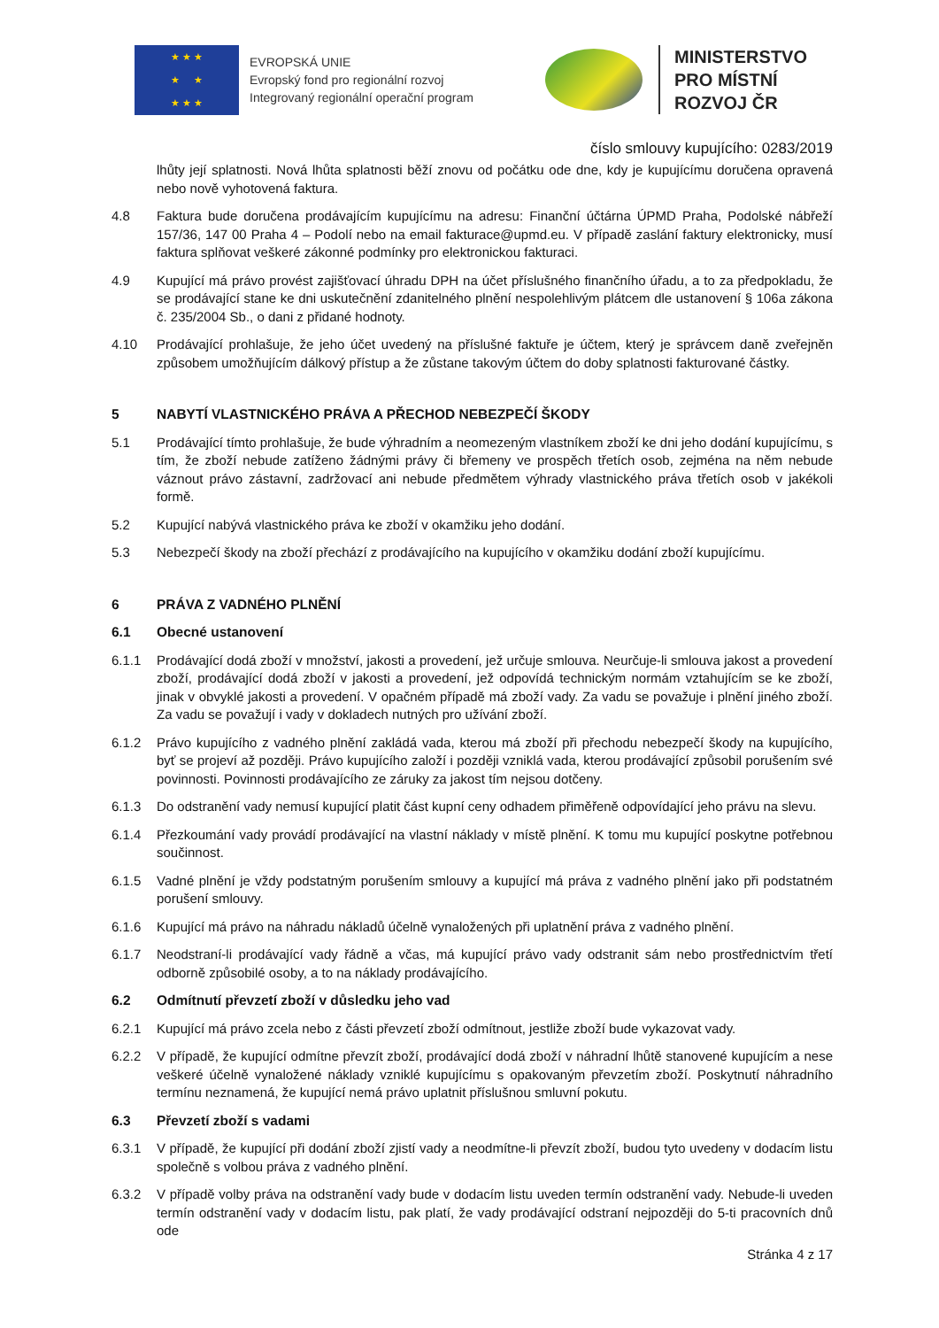★ ★ ★
★ ★
★ ★ ★
EVROPSKÁ UNIE
Evropský fond pro regionální rozvoj
Integrovaný regionální operační program
MINISTERSTVO
PRO MÍSTNÍ
ROZVOJ ČR
číslo smlouvy kupujícího: 0283/2019
lhůty její splatnosti. Nová lhůta splatnosti běží znovu od počátku ode dne, kdy je kupujícímu doručena opravená nebo nově vyhotovená faktura.
4.8 Faktura bude doručena prodávajícím kupujícímu na adresu: Finanční účtárna ÚPMD Praha, Podolské nábřeží 157/36, 147 00 Praha 4 – Podolí nebo na email fakturace@upmd.eu. V případě zaslání faktury elektronicky, musí faktura splňovat veškeré zákonné podmínky pro elektronickou fakturaci.
4.9 Kupující má právo provést zajišťovací úhradu DPH na účet příslušného finančního úřadu, a to za předpokladu, že se prodávající stane ke dni uskutečnění zdanitelného plnění nespolehlivým plátcem dle ustanovení § 106a zákona č. 235/2004 Sb., o dani z přidané hodnoty.
4.10 Prodávající prohlašuje, že jeho účet uvedený na příslušné faktuře je účtem, který je správcem daně zveřejněn způsobem umožňujícím dálkový přístup a že zůstane takovým účtem do doby splatnosti fakturované částky.
5 NABYTÍ VLASTNICKÉHO PRÁVA A PŘECHOD NEBEZPEČÍ ŠKODY
5.1 Prodávající tímto prohlašuje, že bude výhradním a neomezeným vlastníkem zboží ke dni jeho dodání kupujícímu, s tím, že zboží nebude zatíženo žádnými právy či břemeny ve prospěch třetích osob, zejména na něm nebude váznout právo zástavní, zadržovací ani nebude předmětem výhrady vlastnického práva třetích osob v jakékoli formě.
5.2 Kupující nabývá vlastnického práva ke zboží v okamžiku jeho dodání.
5.3 Nebezpečí škody na zboží přechází z prodávajícího na kupujícího v okamžiku dodání zboží kupujícímu.
6 PRÁVA Z VADNÉHO PLNĚNÍ
6.1 Obecné ustanovení
6.1.1 Prodávající dodá zboží v množství, jakosti a provedení, jež určuje smlouva. Neurčuje-li smlouva jakost a provedení zboží, prodávající dodá zboží v jakosti a provedení, jež odpovídá technickým normám vztahujícím se ke zboží, jinak v obvyklé jakosti a provedení. V opačném případě má zboží vady. Za vadu se považuje i plnění jiného zboží. Za vadu se považují i vady v dokladech nutných pro užívání zboží.
6.1.2 Právo kupujícího z vadného plnění zakládá vada, kterou má zboží při přechodu nebezpečí škody na kupujícího, byť se projeví až později. Právo kupujícího založí i později vzniklá vada, kterou prodávající způsobil porušením své povinnosti. Povinnosti prodávajícího ze záruky za jakost tím nejsou dotčeny.
6.1.3 Do odstranění vady nemusí kupující platit část kupní ceny odhadem přiměřeně odpovídající jeho právu na slevu.
6.1.4 Přezkoumání vady provádí prodávající na vlastní náklady v místě plnění. K tomu mu kupující poskytne potřebnou součinnost.
6.1.5 Vadné plnění je vždy podstatným porušením smlouvy a kupující má práva z vadného plnění jako při podstatném porušení smlouvy.
6.1.6 Kupující má právo na náhradu nákladů účelně vynaložených při uplatnění práva z vadného plnění.
6.1.7 Neodstraní-li prodávající vady řádně a včas, má kupující právo vady odstranit sám nebo prostřednictvím třetí odborně způsobilé osoby, a to na náklady prodávajícího.
6.2 Odmítnutí převzetí zboží v důsledku jeho vad
6.2.1 Kupující má právo zcela nebo z části převzetí zboží odmítnout, jestliže zboží bude vykazovat vady.
6.2.2 V případě, že kupující odmítne převzít zboží, prodávající dodá zboží v náhradní lhůtě stanovené kupujícím a nese veškeré účelně vynaložené náklady vzniklé kupujícímu s opakovaným převzetím zboží. Poskytnutí náhradního termínu neznamená, že kupující nemá právo uplatnit příslušnou smluvní pokutu.
6.3 Převzetí zboží s vadami
6.3.1 V případě, že kupující při dodání zboží zjistí vady a neodmítne-li převzít zboží, budou tyto uvedeny v dodacím listu společně s volbou práva z vadného plnění.
6.3.2 V případě volby práva na odstranění vady bude v dodacím listu uveden termín odstranění vady. Nebude-li uveden termín odstranění vady v dodacím listu, pak platí, že vady prodávající odstraní nejpozději do 5-ti pracovních dnů ode
Stránka 4 z 17